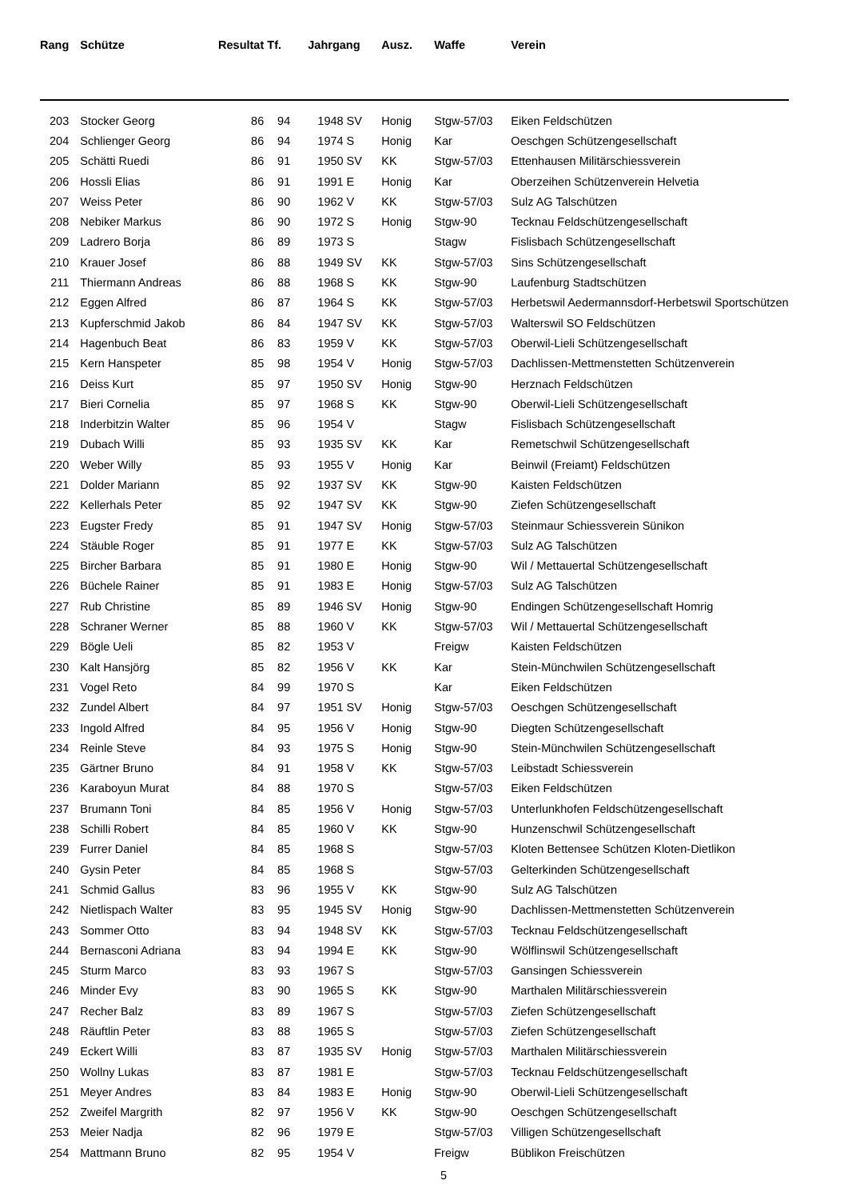| Rang | | Schütze | Resultat | Tf. | Jahrgang | Ausz. | Waffe | Verein |
| --- | --- | --- | --- | --- | --- | --- | --- | --- |
| 203 | | Stocker Georg | 86 | 94 | 1948 SV | Honig | Stgw-57/03 | Eiken Feldschützen |
| 204 | | Schlienger Georg | 86 | 94 | 1974 S | Honig | Kar | Oeschgen Schützengesellschaft |
| 205 | | Schätti Ruedi | 86 | 91 | 1950 SV | KK | Stgw-57/03 | Ettenhausen Militärschiessverein |
| 206 | | Hossli Elias | 86 | 91 | 1991 E | Honig | Kar | Oberzeihen Schützenverein Helvetia |
| 207 | | Weiss Peter | 86 | 90 | 1962 V | KK | Stgw-57/03 | Sulz AG Talschützen |
| 208 | | Nebiker Markus | 86 | 90 | 1972 S | Honig | Stgw-90 | Tecknau Feldschützengesellschaft |
| 209 | | Ladrero Borja | 86 | 89 | 1973 S | | Stagw | Fislisbach Schützengesellschaft |
| 210 | | Krauer Josef | 86 | 88 | 1949 SV | KK | Stgw-57/03 | Sins Schützengesellschaft |
| 211 | | Thiermann Andreas | 86 | 88 | 1968 S | KK | Stgw-90 | Laufenburg Stadtschützen |
| 212 | | Eggen Alfred | 86 | 87 | 1964 S | KK | Stgw-57/03 | Herbetswil Aedermannsdorf-Herbetswil Sportschützen |
| 213 | | Kupferschmid Jakob | 86 | 84 | 1947 SV | KK | Stgw-57/03 | Walterswil SO Feldschützen |
| 214 | | Hagenbuch Beat | 86 | 83 | 1959 V | KK | Stgw-57/03 | Oberwil-Lieli Schützengesellschaft |
| 215 | | Kern Hanspeter | 85 | 98 | 1954 V | Honig | Stgw-57/03 | Dachlissen-Mettmenstetten Schützenverein |
| 216 | | Deiss Kurt | 85 | 97 | 1950 SV | Honig | Stgw-90 | Herznach Feldschützen |
| 217 | | Bieri Cornelia | 85 | 97 | 1968 S | KK | Stgw-90 | Oberwil-Lieli Schützengesellschaft |
| 218 | | Inderbitzin Walter | 85 | 96 | 1954 V | | Stagw | Fislisbach Schützengesellschaft |
| 219 | | Dubach Willi | 85 | 93 | 1935 SV | KK | Kar | Remetschwil Schützengesellschaft |
| 220 | | Weber Willy | 85 | 93 | 1955 V | Honig | Kar | Beinwil (Freiamt) Feldschützen |
| 221 | | Dolder Mariann | 85 | 92 | 1937 SV | KK | Stgw-90 | Kaisten Feldschützen |
| 222 | | Kellerhals Peter | 85 | 92 | 1947 SV | KK | Stgw-90 | Ziefen Schützengesellschaft |
| 223 | | Eugster Fredy | 85 | 91 | 1947 SV | Honig | Stgw-57/03 | Steinmaur Schiessverein Sünikon |
| 224 | | Stäuble Roger | 85 | 91 | 1977 E | KK | Stgw-57/03 | Sulz AG Talschützen |
| 225 | | Bircher Barbara | 85 | 91 | 1980 E | Honig | Stgw-90 | Wil / Mettauertal Schützengesellschaft |
| 226 | | Büchele Rainer | 85 | 91 | 1983 E | Honig | Stgw-57/03 | Sulz AG Talschützen |
| 227 | | Rub Christine | 85 | 89 | 1946 SV | Honig | Stgw-90 | Endingen Schützengesellschaft Homrig |
| 228 | | Schraner Werner | 85 | 88 | 1960 V | KK | Stgw-57/03 | Wil / Mettauertal Schützengesellschaft |
| 229 | | Bögle Ueli | 85 | 82 | 1953 V | | Freigw | Kaisten Feldschützen |
| 230 | | Kalt Hansjörg | 85 | 82 | 1956 V | KK | Kar | Stein-Münchwilen Schützengesellschaft |
| 231 | | Vogel Reto | 84 | 99 | 1970 S | | Kar | Eiken Feldschützen |
| 232 | | Zundel Albert | 84 | 97 | 1951 SV | Honig | Stgw-57/03 | Oeschgen Schützengesellschaft |
| 233 | | Ingold Alfred | 84 | 95 | 1956 V | Honig | Stgw-90 | Diegten Schützengesellschaft |
| 234 | | Reinle Steve | 84 | 93 | 1975 S | Honig | Stgw-90 | Stein-Münchwilen Schützengesellschaft |
| 235 | | Gärtner Bruno | 84 | 91 | 1958 V | KK | Stgw-57/03 | Leibstadt Schiessverein |
| 236 | | Karaboyun Murat | 84 | 88 | 1970 S | | Stgw-57/03 | Eiken Feldschützen |
| 237 | | Brumann Toni | 84 | 85 | 1956 V | Honig | Stgw-57/03 | Unterlunkhofen Feldschützengesellschaft |
| 238 | | Schilli Robert | 84 | 85 | 1960 V | KK | Stgw-90 | Hunzenschwil Schützengesellschaft |
| 239 | | Furrer Daniel | 84 | 85 | 1968 S | | Stgw-57/03 | Kloten Bettensee Schützen Kloten-Dietlikon |
| 240 | | Gysin Peter | 84 | 85 | 1968 S | | Stgw-57/03 | Gelterkinden Schützengesellschaft |
| 241 | | Schmid Gallus | 83 | 96 | 1955 V | KK | Stgw-90 | Sulz AG Talschützen |
| 242 | | Nietlispach Walter | 83 | 95 | 1945 SV | Honig | Stgw-90 | Dachlissen-Mettmenstetten Schützenverein |
| 243 | | Sommer Otto | 83 | 94 | 1948 SV | KK | Stgw-57/03 | Tecknau Feldschützengesellschaft |
| 244 | | Bernasconi Adriana | 83 | 94 | 1994 E | KK | Stgw-90 | Wölflinswil Schützengesellschaft |
| 245 | | Sturm Marco | 83 | 93 | 1967 S | | Stgw-57/03 | Gansingen Schiessverein |
| 246 | | Minder Evy | 83 | 90 | 1965 S | KK | Stgw-90 | Marthalen Militärschiessverein |
| 247 | | Recher Balz | 83 | 89 | 1967 S | | Stgw-57/03 | Ziefen Schützengesellschaft |
| 248 | | Räuftlin Peter | 83 | 88 | 1965 S | | Stgw-57/03 | Ziefen Schützengesellschaft |
| 249 | | Eckert Willi | 83 | 87 | 1935 SV | Honig | Stgw-57/03 | Marthalen Militärschiessverein |
| 250 | | Wollny Lukas | 83 | 87 | 1981 E | | Stgw-57/03 | Tecknau Feldschützengesellschaft |
| 251 | | Meyer Andres | 83 | 84 | 1983 E | Honig | Stgw-90 | Oberwil-Lieli Schützengesellschaft |
| 252 | | Zweifel Margrith | 82 | 97 | 1956 V | KK | Stgw-90 | Oeschgen Schützengesellschaft |
| 253 | | Meier Nadja | 82 | 96 | 1979 E | | Stgw-57/03 | Villigen Schützengesellschaft |
| 254 | | Mattmann Bruno | 82 | 95 | 1954 V | | Freigw | Büblikon Freischützen |
5